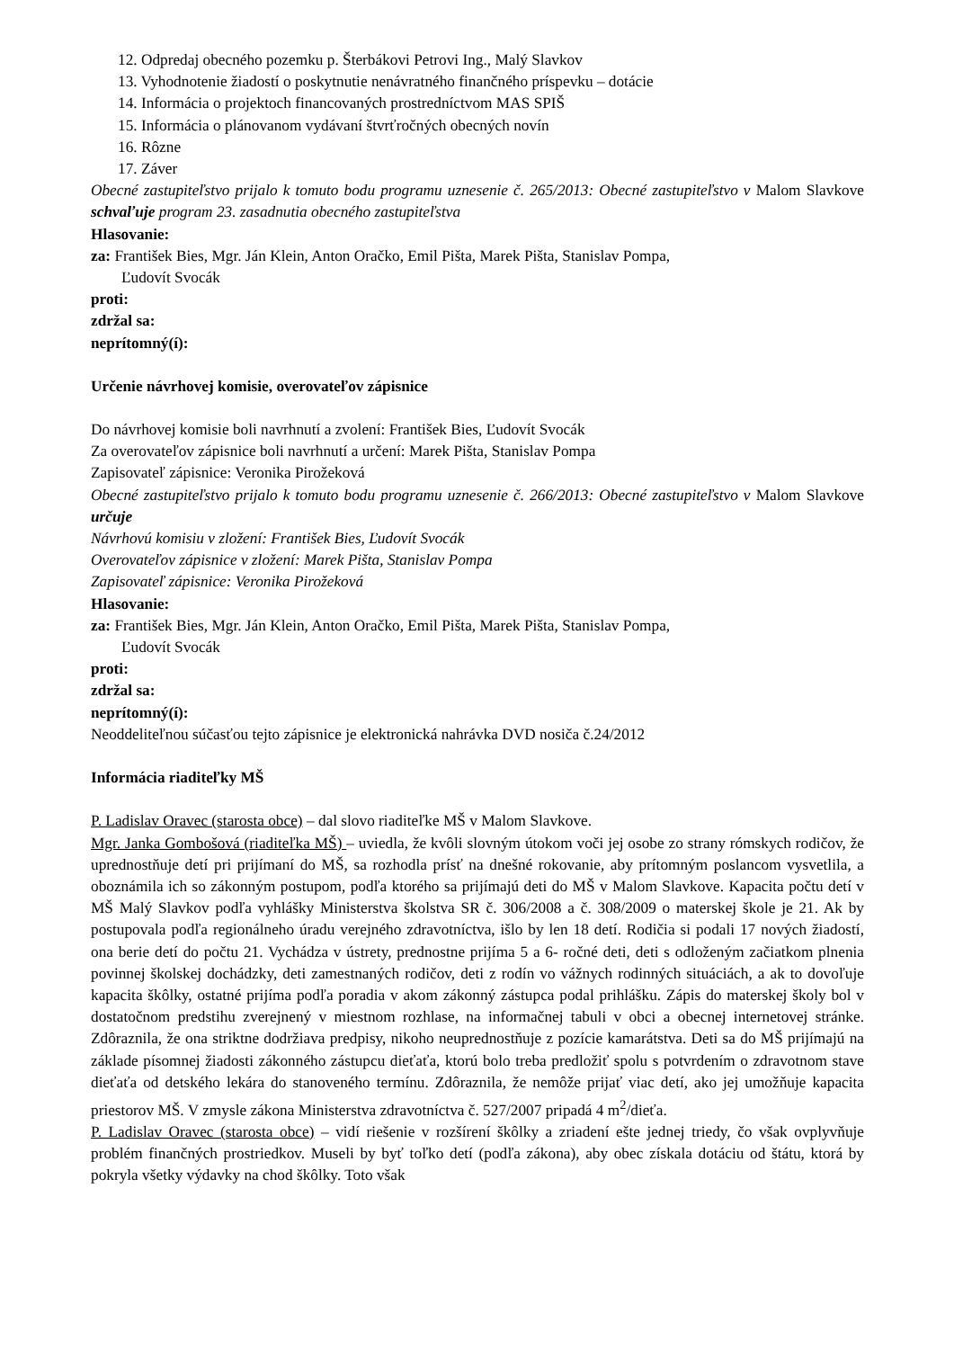12. Odpredaj obecného pozemku p. Šterbákovi Petrovi Ing., Malý Slavkov
13. Vyhodnotenie žiadostí o poskytnutie nenávratného finančného príspevku – dotácie
14. Informácia o projektoch financovaných prostredníctvom MAS SPIŠ
15. Informácia o plánovanom vydávaní štvrťročných obecných novín
16. Rôzne
17. Záver
Obecné zastupiteľstvo prijalo k tomuto bodu programu uznesenie č. 265/2013: Obecné zastupiteľstvo v Malom Slavkove schvaľuje program 23. zasadnutia obecného zastupiteľstva
Hlasovanie:
za: František Bies, Mgr. Ján Klein, Anton Oračko, Emil Pišta, Marek Pišta, Stanislav Pompa,
Ľudovít Svocák
proti:
zdržal sa:
neprítomný(í):
Určenie návrhovej komisie, overovateľov zápisnice
Do návrhovej komisie boli navrhnutí a zvolení: František Bies, Ľudovít Svocák
Za overovateľov zápisnice boli navrhnutí a určení: Marek Pišta, Stanislav Pompa
Zapisovateľ zápisnice: Veronika Pirožeková
Obecné zastupiteľstvo prijalo k tomuto bodu programu uznesenie č. 266/2013: Obecné zastupiteľstvo v Malom Slavkove určuje
Návrhovú komisiu v zložení: František Bies, Ľudovít Svocák
Overovateľov zápisnice v zložení: Marek Pišta, Stanislav Pompa
Zapisovateľ zápisnice: Veronika Pirožeková
Hlasovanie:
za: František Bies, Mgr. Ján Klein, Anton Oračko, Emil Pišta, Marek Pišta, Stanislav Pompa,
Ľudovít Svocák
proti:
zdržal sa:
neprítomný(í):
Neoddeliteľnou súčasťou tejto zápisnice je elektronická nahrávka DVD nosiča č.24/2012
Informácia riaditeľky MŠ
P. Ladislav Oravec (starosta obce) – dal slovo riaditeľke MŠ v Malom Slavkove.
Mgr. Janka Gombošová (riaditeľka MŠ) – uviedla, že kvôli slovným útokom voči jej osobe zo strany rómskych rodičov, že uprednostňuje detí pri prijímaní do MŠ, sa rozhodla prísť na dnešné rokovanie, aby prítomným poslancom vysvetlila, a oboznámila ich so zákonným postupom, podľa ktorého sa prijímajú deti do MŠ v Malom Slavkove. Kapacita počtu detí v MŠ Malý Slavkov podľa vyhlášky Ministerstva školstva SR č. 306/2008 a č. 308/2009 o materskej škole je 21. Ak by postupovala podľa regionálneho úradu verejného zdravotníctva, išlo by len 18 detí. Rodičia si podali 17 nových žiadostí, ona berie detí do počtu 21. Vychádza v ústrety, prednostne prijíma 5 a 6- ročné deti, deti s odloženým začiatkom plnenia povinnej školskej dochádzky, deti zamestnaných rodičov, deti z rodín vo vážnych rodinných situáciách, a ak to dovoľuje kapacita škôlky, ostatné prijíma podľa poradia v akom zákonný zástupca podal prihlášku. Zápis do materskej školy bol v dostatočnom predstihu zverejnený v miestnom rozhlase, na informačnej tabuli v obci a obecnej internetovej stránke. Zdôraznila, že ona striktne dodržiava predpisy, nikoho neuprednostňuje z pozície kamarátstva. Deti sa do MŠ prijímajú na základe písomnej žiadosti zákonného zástupcu dieťaťa, ktorú bolo treba predložiť spolu s potvrdením o zdravotnom stave dieťaťa od detského lekára do stanoveného termínu. Zdôraznila, že nemôže prijať viac detí, ako jej umožňuje kapacita priestorov MŠ. V zmysle zákona Ministerstva zdravotníctva č. 527/2007 pripadá 4 m<sup>2</sup>/dieťa.
P. Ladislav Oravec (starosta obce) – vidí riešenie v rozšírení škôlky a zriadení ešte jednej triedy, čo však ovplyvňuje problém finančných prostriedkov. Museli by byť toľko detí (podľa zákona), aby obec získala dotáciu od štátu, ktorá by pokryla všetky výdavky na chod škôlky. Toto však